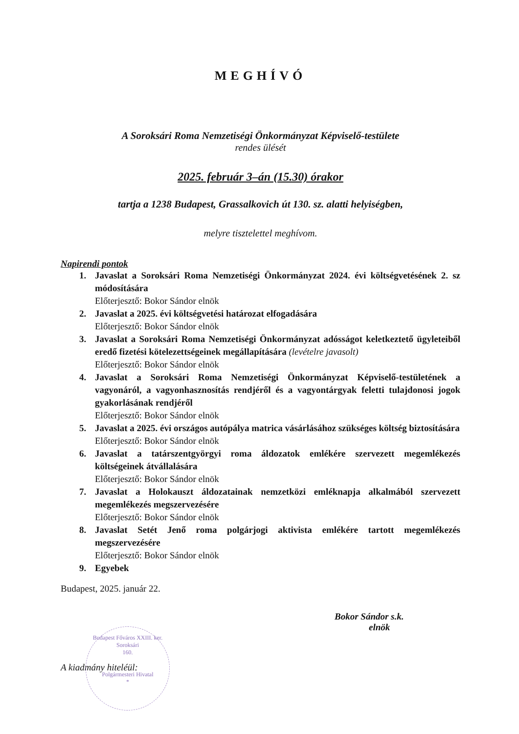MEGHÍVÓ
A Soroksári Roma Nemzetiségi Önkormányzat Képviselő-testülete
rendes ülését
2025. február 3–án (15.30) órakor
tartja a 1238 Budapest, Grassalkovich út 130. sz. alatti helyiségben,
melyre tisztelettel meghívom.
Napirendi pontok
1. Javaslat a Soroksári Roma Nemzetiségi Önkormányzat 2024. évi költségvetésének 2. sz módosítására
Előterjesztő: Bokor Sándor elnök
2. Javaslat a 2025. évi költségvetési határozat elfogadására
Előterjesztő: Bokor Sándor elnök
3. Javaslat a Soroksári Roma Nemzetiségi Önkormányzat adósságot keletkeztető ügyleteiből eredő fizetési kötelezettségeinek megállapítására (levételre javasolt)
Előterjesztő: Bokor Sándor elnök
4. Javaslat a Soroksári Roma Nemzetiségi Önkormányzat Képviselő-testületének a vagyonáról, a vagyonhasznosítás rendjéről és a vagyontárgyak feletti tulajdonosi jogok gyakorlásának rendjéről
Előterjesztő: Bokor Sándor elnök
5. Javaslat a 2025. évi országos autópálya matrica vásárlásához szükséges költség biztosítására
Előterjesztő: Bokor Sándor elnök
6. Javaslat a tatárszentgyörgyi roma áldozatok emlékére szervezett megemlékezés költségeinek átvállalására
Előterjesztő: Bokor Sándor elnök
7. Javaslat a Holokauszt áldozatainak nemzetközi emléknapja alkalmából szervezett megemlékezés megszervezésére
Előterjesztő: Bokor Sándor elnök
8. Javaslat Setét Jenő roma polgárjogi aktivista emlékére tartott megemlékezés megszervezésére
Előterjesztő: Bokor Sándor elnök
9. Egyebek
Budapest, 2025. január 22.
Bokor Sándor s.k.
elnök
A kiadmány hiteléül:
Budapest Főváros XXIII. ker. Soroksári
160.
Polgármesteri Hivatal
*